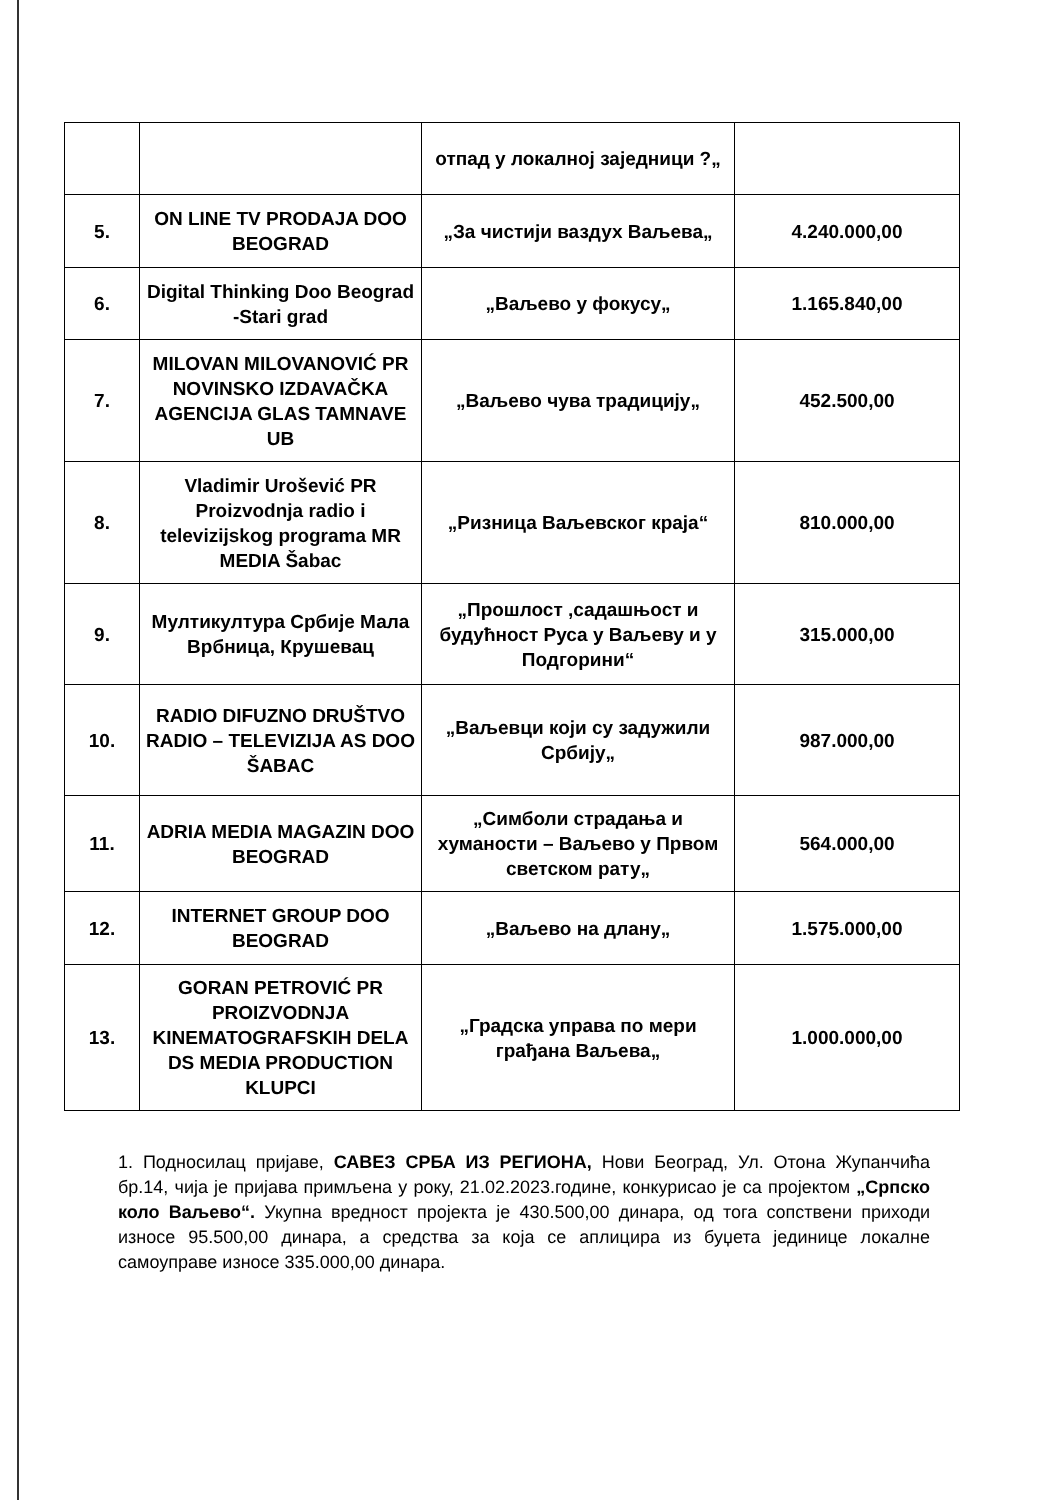| | | отпад у локалној заједници ?„ | |
| 5. | ON LINE TV PRODAJA DOO BEOGRAD | „За чистији ваздух Ваљева„ | 4.240.000,00 |
| 6. | Digital Thinking Doo Beograd -Stari grad | „Ваљево у фокусу„ | 1.165.840,00 |
| 7. | MILOVAN MILOVANOVIĆ PR NOVINSKO IZDAVAČKA AGENCIJA GLAS TAMNAVE UB | „Ваљево чува традицију„ | 452.500,00 |
| 8. | Vladimir Urošević PR Proizvodnja radio i televizijskog programa MR MEDIA Šabac | „Ризница Ваљевског краја“ | 810.000,00 |
| 9. | Мултикултура Србије Мала Врбница, Крушевац | „Прошлост ,садашњост и будућност Руса у Ваљеву и у Подгорини“ | 315.000,00 |
| 10. | RADIO DIFUZNO DRUŠTVO RADIO – TELEVIZIJA AS DOO ŠABAC | „Ваљевци који су задужили Србију„ | 987.000,00 |
| 11. | ADRIA MEDIA MAGAZIN DOO BEOGRAD | „Симболи страдања и хуманости – Ваљево у Првом светском рату„ | 564.000,00 |
| 12. | INTERNET GROUP DOO BEOGRAD | „Ваљево на длану„ | 1.575.000,00 |
| 13. | GORAN PETROVIĆ PR PROIZVODNJA KINEMATOGRAFSKIH DELA DS MEDIA PRODUCTION KLUPCI | „Градска управа по мери грађана Ваљева„ | 1.000.000,00 |
1. Подносилац пријаве, САВЕЗ СРБА ИЗ РЕГИОНА, Нови Београд, Ул. Отона Жупанчића бр.14, чија је пријава примљена у року, 21.02.2023.године, конкурисао је са пројектом „Српско коло Ваљево“. Укупна вредност пројекта је 430.500,00 динара, од тога сопствени приходи износе 95.500,00 динара, а средства за која се аплицира из буџета јединице локалне самоуправе износе 335.000,00 динара.